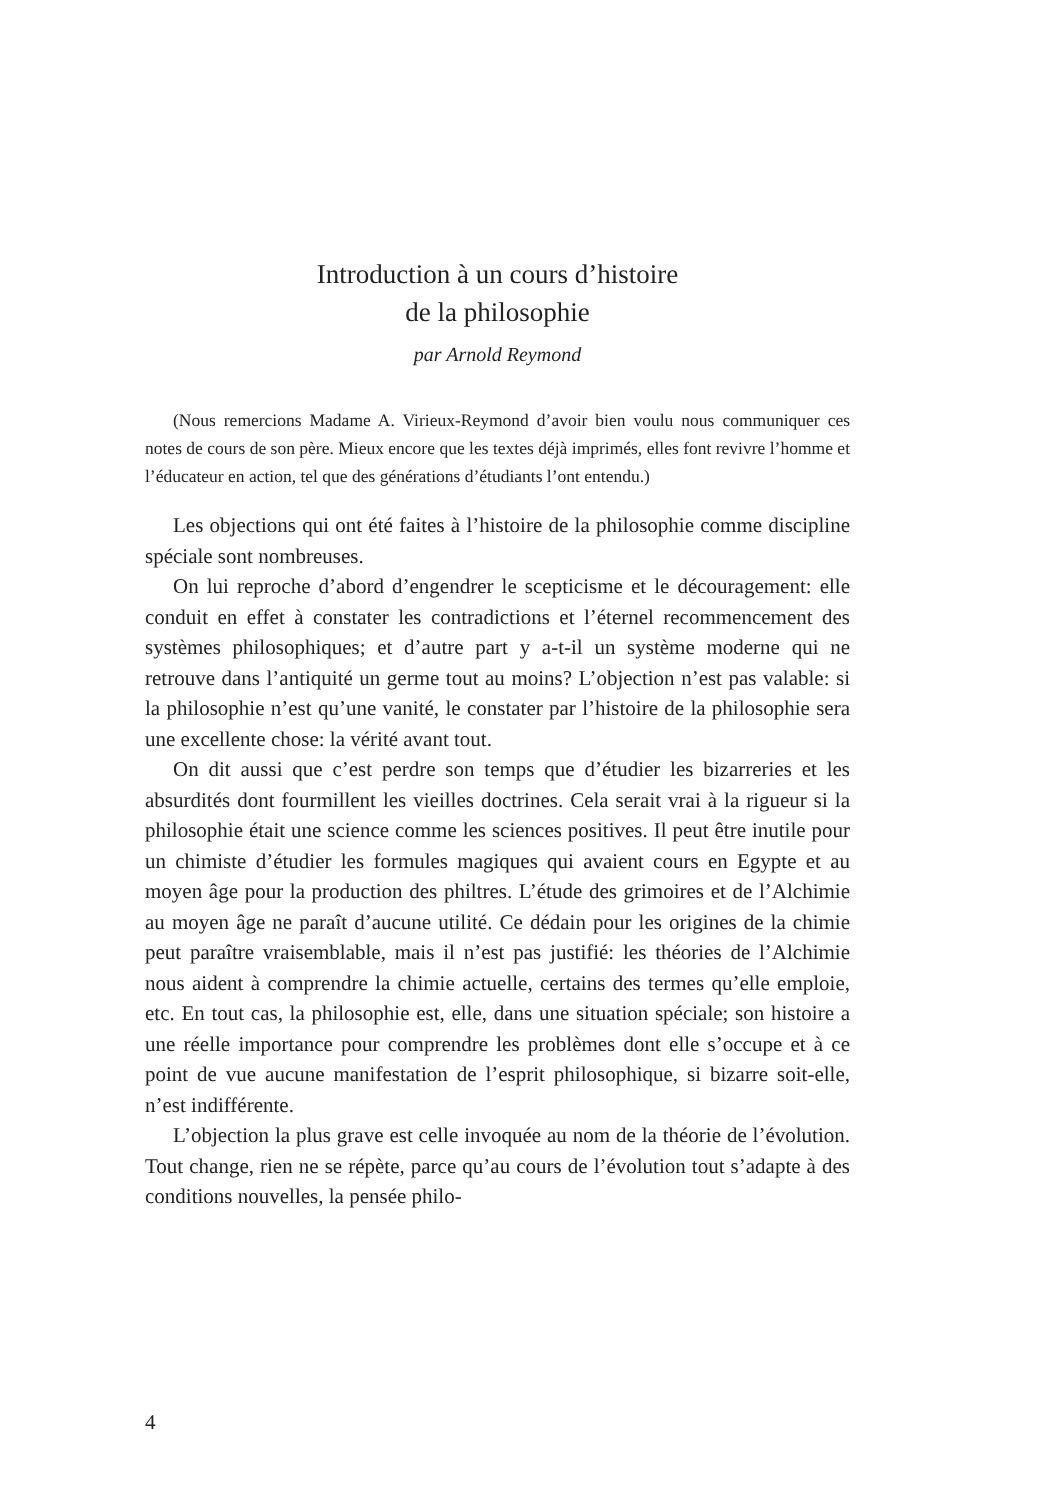Introduction à un cours d’histoire
de la philosophie
par Arnold Reymond
(Nous remercions Madame A. Virieux-Reymond d’avoir bien voulu nous communiquer ces notes de cours de son père. Mieux encore que les textes déjà imprimés, elles font revivre l’homme et l’éducateur en action, tel que des générations d’étudiants l’ont entendu.)
Les objections qui ont été faites à l’histoire de la philosophie comme discipline spéciale sont nombreuses.
On lui reproche d’abord d’engendrer le scepticisme et le découragement: elle conduit en effet à constater les contradictions et l’éternel recommencement des systèmes philosophiques; et d’autre part y a-t-il un système moderne qui ne retrouve dans l’antiquité un germe tout au moins? L’objection n’est pas valable: si la philosophie n’est qu’une vanité, le constater par l’histoire de la philosophie sera une excellente chose: la vérité avant tout.
On dit aussi que c’est perdre son temps que d’étudier les bizarreries et les absurdités dont fourmillent les vieilles doctrines. Cela serait vrai à la rigueur si la philosophie était une science comme les sciences positives. Il peut être inutile pour un chimiste d’étudier les formules magiques qui avaient cours en Egypte et au moyen âge pour la production des philtres. L’étude des grimoires et de l’Alchimie au moyen âge ne paraît d’aucune utilité. Ce dédain pour les origines de la chimie peut paraître vraisemblable, mais il n’est pas justifié: les théories de l’Alchimie nous aident à comprendre la chimie actuelle, certains des termes qu’elle emploie, etc. En tout cas, la philosophie est, elle, dans une situation spéciale; son histoire a une réelle importance pour comprendre les problèmes dont elle s’occupe et à ce point de vue aucune manifestation de l’esprit philosophique, si bizarre soit-elle, n’est indifférente.
L’objection la plus grave est celle invoquée au nom de la théorie de l’évolution. Tout change, rien ne se répète, parce qu’au cours de l’évolution tout s’adapte à des conditions nouvelles, la pensée philo-
4